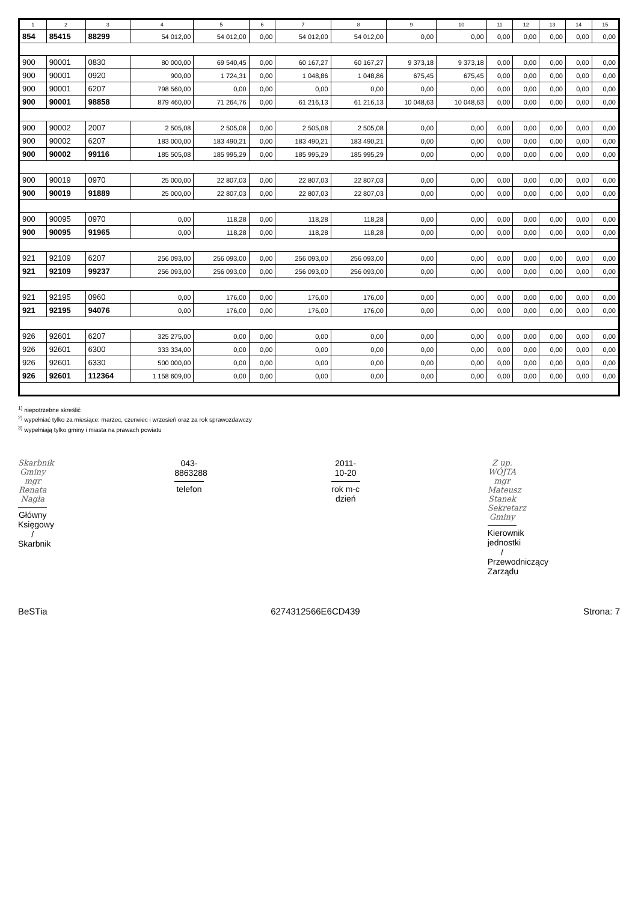| 1 | 2 | 3 | 4 | 5 | 6 | 7 | 8 | 9 | 10 | 11 | 12 | 13 | 14 | 15 |
| --- | --- | --- | --- | --- | --- | --- | --- | --- | --- | --- | --- | --- | --- | --- |
| 854 | 85415 | 88299 | 54 012,00 | 54 012,00 | 0,00 | 54 012,00 | 54 012,00 | 0,00 | 0,00 | 0,00 | 0,00 | 0,00 | 0,00 | 0,00 |
| 900 | 90001 | 0830 | 80 000,00 | 69 540,45 | 0,00 | 60 167,27 | 60 167,27 | 9 373,18 | 9 373,18 | 0,00 | 0,00 | 0,00 | 0,00 | 0,00 |
| 900 | 90001 | 0920 | 900,00 | 1 724,31 | 0,00 | 1 048,86 | 1 048,86 | 675,45 | 675,45 | 0,00 | 0,00 | 0,00 | 0,00 | 0,00 |
| 900 | 90001 | 6207 | 798 560,00 | 0,00 | 0,00 | 0,00 | 0,00 | 0,00 | 0,00 | 0,00 | 0,00 | 0,00 | 0,00 | 0,00 |
| 900 | 90001 | 98858 | 879 460,00 | 71 264,76 | 0,00 | 61 216,13 | 61 216,13 | 10 048,63 | 10 048,63 | 0,00 | 0,00 | 0,00 | 0,00 | 0,00 |
| 900 | 90002 | 2007 | 2 505,08 | 2 505,08 | 0,00 | 2 505,08 | 2 505,08 | 0,00 | 0,00 | 0,00 | 0,00 | 0,00 | 0,00 | 0,00 |
| 900 | 90002 | 6207 | 183 000,00 | 183 490,21 | 0,00 | 183 490,21 | 183 490,21 | 0,00 | 0,00 | 0,00 | 0,00 | 0,00 | 0,00 | 0,00 |
| 900 | 90002 | 99116 | 185 505,08 | 185 995,29 | 0,00 | 185 995,29 | 185 995,29 | 0,00 | 0,00 | 0,00 | 0,00 | 0,00 | 0,00 | 0,00 |
| 900 | 90019 | 0970 | 25 000,00 | 22 807,03 | 0,00 | 22 807,03 | 22 807,03 | 0,00 | 0,00 | 0,00 | 0,00 | 0,00 | 0,00 | 0,00 |
| 900 | 90019 | 91889 | 25 000,00 | 22 807,03 | 0,00 | 22 807,03 | 22 807,03 | 0,00 | 0,00 | 0,00 | 0,00 | 0,00 | 0,00 | 0,00 |
| 900 | 90095 | 0970 | 0,00 | 118,28 | 0,00 | 118,28 | 118,28 | 0,00 | 0,00 | 0,00 | 0,00 | 0,00 | 0,00 | 0,00 |
| 900 | 90095 | 91965 | 0,00 | 118,28 | 0,00 | 118,28 | 118,28 | 0,00 | 0,00 | 0,00 | 0,00 | 0,00 | 0,00 | 0,00 |
| 921 | 92109 | 6207 | 256 093,00 | 256 093,00 | 0,00 | 256 093,00 | 256 093,00 | 0,00 | 0,00 | 0,00 | 0,00 | 0,00 | 0,00 | 0,00 |
| 921 | 92109 | 99237 | 256 093,00 | 256 093,00 | 0,00 | 256 093,00 | 256 093,00 | 0,00 | 0,00 | 0,00 | 0,00 | 0,00 | 0,00 | 0,00 |
| 921 | 92195 | 0960 | 0,00 | 176,00 | 0,00 | 176,00 | 176,00 | 0,00 | 0,00 | 0,00 | 0,00 | 0,00 | 0,00 | 0,00 |
| 921 | 92195 | 94076 | 0,00 | 176,00 | 0,00 | 176,00 | 176,00 | 0,00 | 0,00 | 0,00 | 0,00 | 0,00 | 0,00 | 0,00 |
| 926 | 92601 | 6207 | 325 275,00 | 0,00 | 0,00 | 0,00 | 0,00 | 0,00 | 0,00 | 0,00 | 0,00 | 0,00 | 0,00 | 0,00 |
| 926 | 92601 | 6300 | 333 334,00 | 0,00 | 0,00 | 0,00 | 0,00 | 0,00 | 0,00 | 0,00 | 0,00 | 0,00 | 0,00 | 0,00 |
| 926 | 92601 | 6330 | 500 000,00 | 0,00 | 0,00 | 0,00 | 0,00 | 0,00 | 0,00 | 0,00 | 0,00 | 0,00 | 0,00 | 0,00 |
| 926 | 92601 | 112364 | 1 158 609,00 | 0,00 | 0,00 | 0,00 | 0,00 | 0,00 | 0,00 | 0,00 | 0,00 | 0,00 | 0,00 | 0,00 |
<sup>1)</sup> niepotrzebne skreślić
<sup>2)</sup> wypełniać tylko za miesiące: marzec, czerwiec i wrzesień oraz za rok sprawozdawczy
<sup>3)</sup> wypełniają tylko gminy i miasta na prawach powiatu
Skarbnik Gminy
mgr Renata Nagła
Główny Księgowy / Skarbnik
043-8863288
telefon
2011-10-20
rok m-c dzień
Z up. WÓJTA
mgr Mateusz Stanek
Sekretarz Gminy
Kierownik jednostki / Przewodniczący Zarządu
BeSTia 6274312566E6CD439 Strona: 7